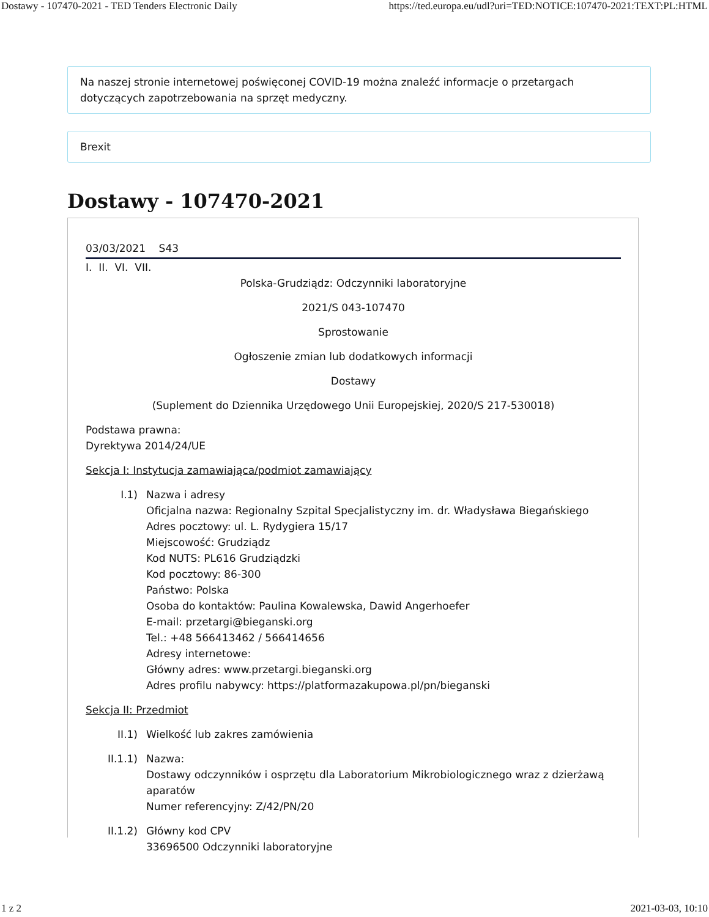Dostawy - 107470-2021 - TED Tenders Electronic Daily https://ted.europa.eu/udl?uri=TED:NOTICE:107470-2021:TEXT:PL:HTML
Na naszej stronie internetowej poświęconej COVID-19 można znaleźć informacje o przetargach dotyczących zapotrzebowania na sprzęt medyczny.
Brexit
Dostawy - 107470-2021
03/03/2021 S43
I. II. VI. VII.
Polska-Grudziądz: Odczynniki laboratoryjne
2021/S 043-107470
Sprostowanie
Ogłoszenie zmian lub dodatkowych informacji
Dostawy
(Suplement do Dziennika Urzędowego Unii Europejskiej, 2020/S 217-530018)
Podstawa prawna:
Dyrektywa 2014/24/UE
Sekcja I: Instytucja zamawiająca/podmiot zamawiający
I.1) Nazwa i adresy
Oficjalna nazwa: Regionalny Szpital Specjalistyczny im. dr. Władysława Biegańskiego
Adres pocztowy: ul. L. Rydygiera 15/17
Miejscowość: Grudziądz
Kod NUTS: PL616 Grudziądzki
Kod pocztowy: 86-300
Państwo: Polska
Osoba do kontaktów: Paulina Kowalewska, Dawid Angerhoefer
E-mail: przetargi@bieganski.org
Tel.: +48 566413462 / 566414656
Adresy internetowe:
Główny adres: www.przetargi.bieganski.org
Adres profilu nabywcy: https://platformazakupowa.pl/pn/bieganski
Sekcja II: Przedmiot
II.1) Wielkość lub zakres zamówienia
II.1.1) Nazwa:
Dostawy odczynników i osprzętu dla Laboratorium Mikrobiologicznego wraz z dzierżawą aparatów
Numer referencyjny: Z/42/PN/20
II.1.2) Główny kod CPV
33696500 Odczynniki laboratoryjne
1 z 2 2021-03-03, 10:10